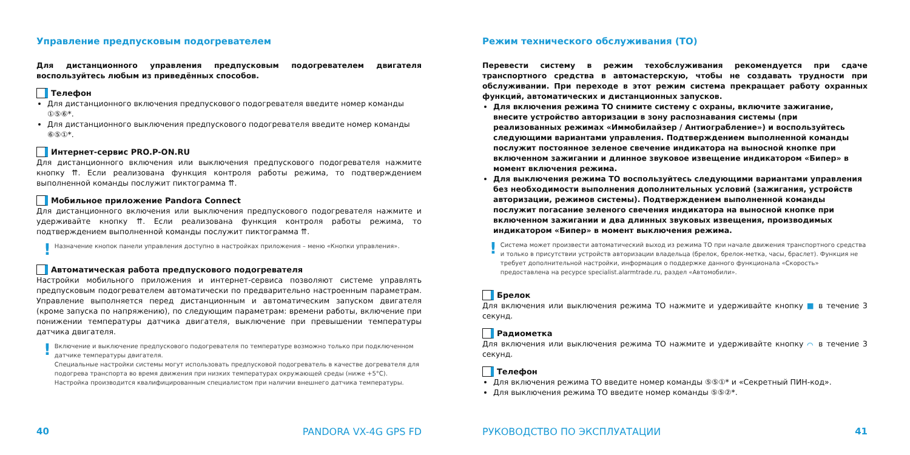Управление предпусковым подогревателем
Для дистанционного управления предпусковым подогревателем двигателя воспользуйтесь любым из приведённых способов.
Телефон
Для дистанционного включения предпускового подогревателя введите номер команды ①⑤⑥*.
Для дистанционного выключения предпускового подогревателя введите номер команды ⑥⑤①*.
Интернет-сервис PRO.P-ON.RU
Для дистанционного включения или выключения предпускового подогревателя нажмите кнопку ⇈. Если реализована функция контроля работы режима, то подтверждением выполненной команды послужит пиктограмма ⇈.
Мобильное приложение Pandora Connect
Для дистанционного включения или выключения предпускового подогревателя нажмите и удерживайте кнопку ⇈. Если реализована функция контроля работы режима, то подтверждением выполненной команды послужит пиктограмма ⇈.
! Назначение кнопок панели управления доступно в настройках приложения – меню «Кнопки управления».
Автоматическая работа предпускового подогревателя
Настройки мобильного приложения и интернет-сервиса позволяют системе управлять предпусковым подогревателем автоматически по предварительно настроенным параметрам. Управление выполняется перед дистанционным и автоматическим запуском двигателя (кроме запуска по напряжению), по следующим параметрам: времени работы, включение при понижении температуры датчика двигателя, выключение при превышении температуры датчика двигателя.
! Включение и выключение предпускового подогревателя по температуре возможно только при подключенном датчике температуры двигателя.
Специальные настройки системы могут использовать предпусковой подогреватель в качестве догревателя для подогрева транспорта во время движения при низких температурах окружающей среды (ниже +5°C).
Настройка производится квалифицированным специалистом при наличии внешнего датчика температуры.
40 PANDORA VX-4G GPS FD
Режим технического обслуживания (ТО)
Перевести систему в режим техобслуживания рекомендуется при сдаче транспортного средства в автомастерскую, чтобы не создавать трудности при обслуживании. При переходе в этот режим система прекращает работу охранных функций, автоматических и дистанционных запусков.
Для включения режима ТО снимите систему с охраны, включите зажигание, внесите устройство авторизации в зону распознавания системы (при реализованных режимах «Иммобилайзер / Антиограбление») и воспользуйтесь следующими вариантами управления. Подтверждением выполненной команды послужит постоянное зеленое свечение индикатора на выносной кнопке при включенном зажигании и длинное звуковое извещение индикатором «Бипер» в момент включения режима.
Для выключения режима ТО воспользуйтесь следующими вариантами управления без необходимости выполнения дополнительных условий (зажигания, устройств авторизации, режимов системы). Подтверждением выполненной команды послужит погасание зеленого свечения индикатора на выносной кнопке при включенном зажигании и два длинных звуковых извещения, производимых индикатором «Бипер» в момент выключения режима.
! Система может произвести автоматический выход из режима ТО при начале движения транспортного средства и только в присутствии устройств авторизации владельца (брелок, брелок-метка, часы, браслет). Функция не требует дополнительной настройки, информация о поддержке данного функционала «Скорость» предоставлена на ресурсе specialist.alarmtrade.ru, раздел «Автомобили».
Брелок
Для включения или выключения режима ТО нажмите и удерживайте кнопку ■ в течение 3 секунд.
Радиометка
Для включения или выключения режима ТО нажмите и удерживайте кнопку ⌒ в течение 3 секунд.
Телефон
Для включения режима ТО введите номер команды ⑤⑤①* и «Секретный ПИН-код».
Для выключения режима ТО введите номер команды ⑤⑤②*.
РУКОВОДСТВО ПО ЭКСПЛУАТАЦИИ 41